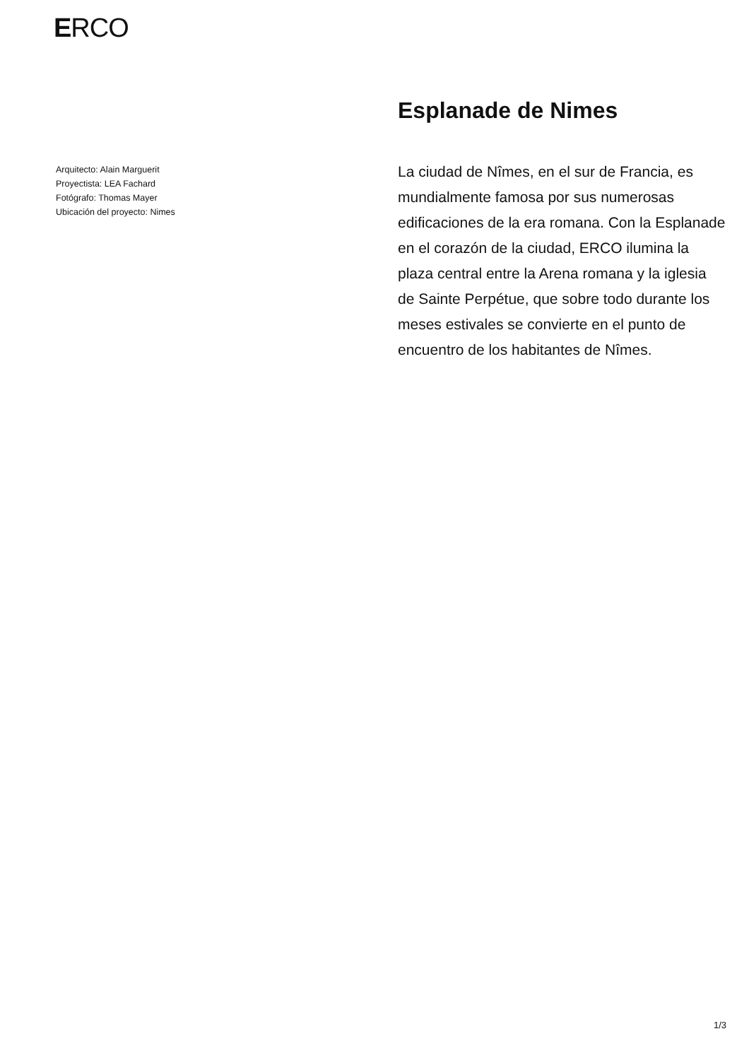ERCO
Arquitecto: Alain Marguerit
Proyectista: LEA Fachard
Fotógrafo: Thomas Mayer
Ubicación del proyecto: Nimes
Esplanade de Nimes
La ciudad de Nîmes, en el sur de Francia, es mundialmente famosa por sus numerosas edificaciones de la era romana. Con la Esplanade en el corazón de la ciudad, ERCO ilumina la plaza central entre la Arena romana y la iglesia de Sainte Perpétue, que sobre todo durante los meses estivales se convierte en el punto de encuentro de los habitantes de Nîmes.
1/3